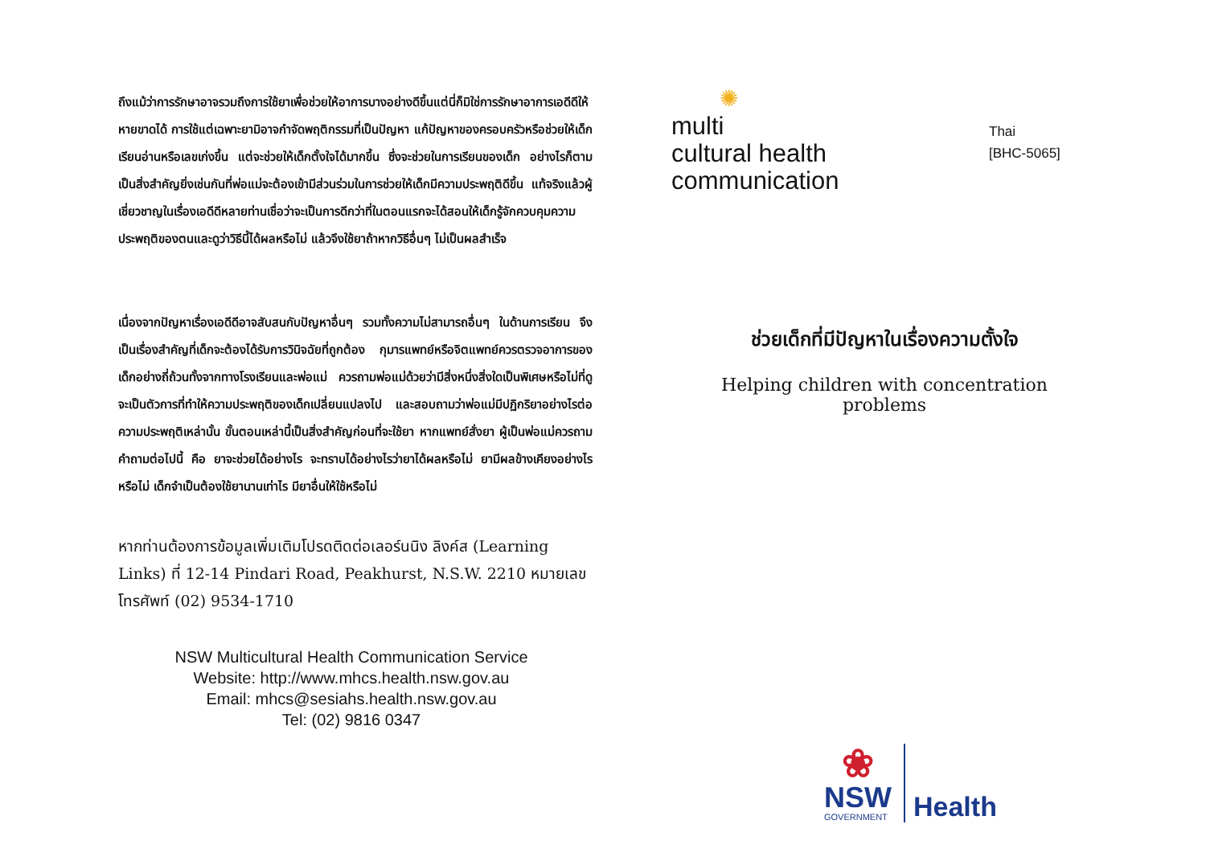ถึงแม้ว่าการรักษาอาจรวมถึงการใช้ยาเพื่อช่วยให้อาการบางอย่างดีขึ้นแต่นี่ก็มิใช่การรักษาอาการเอดีดีให้หายขาดได้ การใช้แต่เฉพาะยามิอาจกำจัดพฤติกรรมที่เป็นปัญหา แก้ปัญหาของครอบครัวหรือช่วยให้เด็กเรียนอ่านหรือเลขเก่งขึ้น แต่จะช่วยให้เด็กตั้งใจได้มากขึ้น ซึ่งจะช่วยในการเรียนของเด็ก อย่างไรก็ตามเป็นสิ่งสำคัญยิ่งเช่นกันที่พ่อแม่จะต้องเข้ามีส่วนร่วมในการช่วยให้เด็กมีความประพฤติดีขึ้น แท้จริงแล้วผู้เชี่ยวชาญในเรื่องเอดีดีหลายท่านเชื่อว่าจะเป็นการดีกว่าที่ในตอนแรกจะได้สอนให้เด็กรู้จักควบคุมความประพฤติของตนและดูว่าวิธีนี้ได้ผลหรือไม่ แล้วจึงใช้ยาถ้าหากวิธีอื่นๆ ไม่เป็นผลสำเร็จ
เนื่องจากปัญหาเรื่องเอดีดีอาจสับสนกับปัญหาอื่นๆ รวมทั้งความไม่สามารถอื่นๆ ในด้านการเรียน จึงเป็นเรื่องสำคัญที่เด็กจะต้องได้รับการวินิจฉัยที่ถูกต้อง กุมารแพทย์หรือจิตแพทย์ควรตรวจอาการของเด็กอย่างถี่ถ้วนทั้งจากทางโรงเรียนและพ่อแม่ ควรถามพ่อแม่ด้วยว่ามีสิ่งหนึ่งสิ่งใดเป็นพิเศษหรือไม่ที่ดูจะเป็นตัวการที่ทำให้ความประพฤติของเด็กเปลี่ยนแปลงไป และสอบถามว่าพ่อแม่มีปฏิกริยาอย่างไรต่อความประพฤติเหล่านั้น ขั้นตอนเหล่านี้เป็นสิ่งสำคัญก่อนที่จะใช้ยา หากแพทย์สั่งยา ผู้เป็นพ่อแม่ควรถามคำถามต่อไปนี้ คือ ยาจะช่วยได้อย่างไร จะทราบได้อย่างไรว่ายาได้ผลหรือไม่ ยามีผลข้างเคียงอย่างไรหรือไม่ เด็กจำเป็นต้องใช้ยานานเท่าไร มียาอื่นให้ใช้หรือไม่
หากท่านต้องการข้อมูลเพิ่มเติมโปรดติดต่อเลอร์นนิง ลิงค์ส (Learning Links) ที่ 12-14 Pindari Road, Peakhurst, N.S.W. 2210 หมายเลขโทรศัพท์ (02) 9534-1710
NSW Multicultural Health Communication Service
Website: http://www.mhcs.health.nsw.gov.au
Email: mhcs@sesiahs.health.nsw.gov.au
Tel: (02) 9816 0347
✺
multi
cultural health
communication
Thai
[BHC-5065]
ช่วยเด็กที่มีปัญหาในเรื่องความตั้งใจ
Helping children with concentration problems
❀
NSW
GOVERNMENT
Health